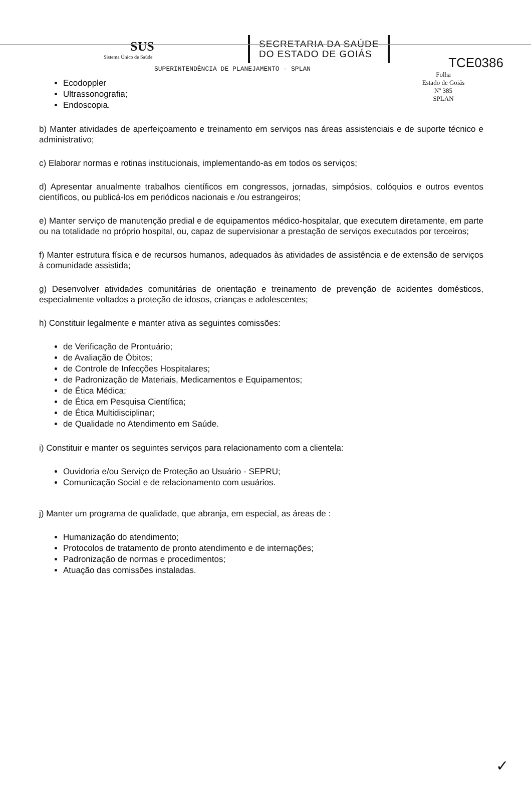TCE0386
Folha
Estado de Goiás
Nº 385
SPLAN
SUS
Sistema Único de Saúde
SECRETARIA DA SAÚDE
DO ESTADO DE GOIÁS
SUPERINTENDÊNCIA DE PLANEJAMENTO - SPLAN
Ecodoppler
Ultrassonografia;
Endoscopia.
b) Manter atividades de aperfeiçoamento e treinamento em serviços nas áreas assistenciais e de suporte técnico e administrativo;
c) Elaborar normas e rotinas institucionais, implementando-as em todos os serviços;
d) Apresentar anualmente trabalhos científicos em congressos, jornadas, simpósios, colóquios e outros eventos científicos, ou publicá-los em periódicos nacionais e /ou estrangeiros;
e) Manter serviço de manutenção predial e de equipamentos médico-hospitalar, que executem diretamente, em parte ou na totalidade no próprio hospital, ou, capaz de supervisionar a prestação de serviços executados por terceiros;
f) Manter estrutura física e de recursos humanos, adequados às atividades de assistência e de extensão de serviços à comunidade assistida;
g) Desenvolver atividades comunitárias de orientação e treinamento de prevenção de acidentes domésticos, especialmente voltados a proteção de idosos, crianças e adolescentes;
h) Constituir legalmente e manter ativa as seguintes comissões:
de Verificação de Prontuário;
de Avaliação de Óbitos;
de Controle de Infecções Hospitalares;
de Padronização de Materiais, Medicamentos e Equipamentos;
de Ética Médica;
de Ética em Pesquisa Científica;
de Ética Multidisciplinar;
de Qualidade no Atendimento em Saúde.
i) Constituir e manter os seguintes serviços para relacionamento com a clientela:
Ouvidoria e/ou Serviço de Proteção ao Usuário - SEPRU;
Comunicação Social e de relacionamento com usuários.
j) Manter um programa de qualidade, que abranja, em especial, as áreas de :
Humanização do atendimento;
Protocolos de tratamento de pronto atendimento e de internações;
Padronização de normas e procedimentos;
Atuação das comissões instaladas.
✓